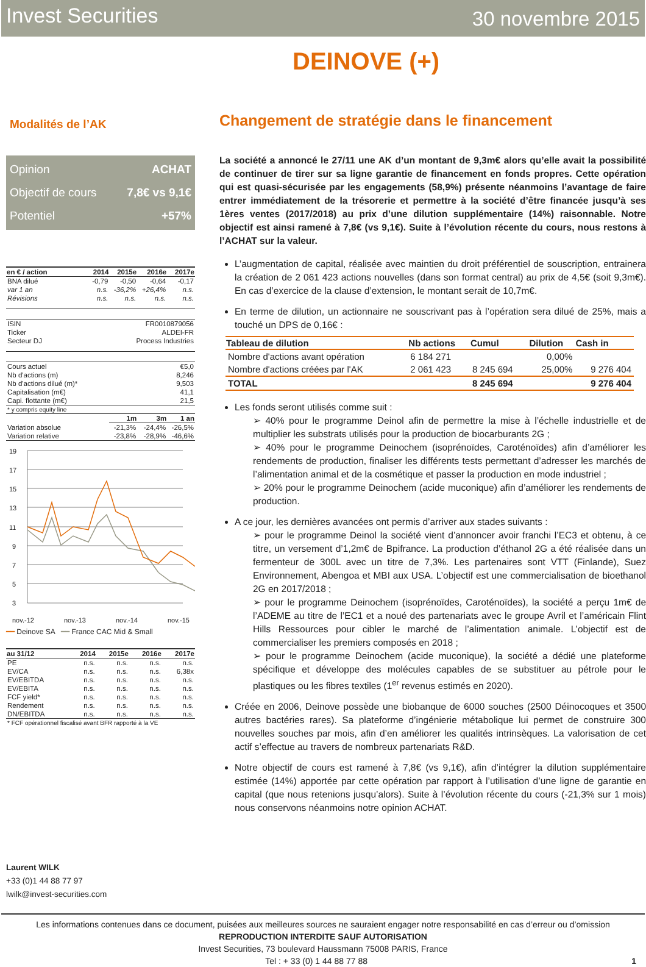Invest Securities
30 novembre 2015
DEINOVE (+)
Modalités de l’AK
Opinion ACHAT
Objectif de cours 7,8€ vs 9,1€
Potentiel +57%
| en € / action | 2014 | 2015e | 2016e | 2017e |
| --- | --- | --- | --- | --- |
| BNA dilué | -0,79 | -0,50 | -0,64 | -0,17 |
| var 1 an | n.s. | -36,2% | +26,4% | n.s. |
| Révisions | n.s. | n.s. | n.s. | n.s. |
| ISIN | FR0010879056 | | | |
| Ticker | ALDEI-FR | | | |
| Secteur DJ | Process Industries | | | |
| Cours actuel | €5,0 | | | |
| Nb d'actions (m) | 8,246 | | | |
| Nb d'actions dilué (m)* | 9,503 | | | |
| Capitalisation (m€) | 41,1 | | | |
| Capi. flottante (m€) | 21,5 | | | |
| * y compris equity line | | | | |
| | | 1m | 3m | 1 an |
| Variation absolue | | -21,3% | -24,4% | -26,5% |
| Variation relative | | -23,8% | -28,9% | -46,6% |
19
17
15
13
11
9
7
5
3
nov.-12
nov.-13
nov.-14
nov.-15
━━ Deinove SA ━━ France CAC Mid & Small
| au 31/12 | 2014 | 2015e | 2016e | 2017e |
| --- | --- | --- | --- | --- |
| PE | n.s. | n.s. | n.s. | n.s. |
| EV/CA | n.s. | n.s. | n.s. | 6,38x |
| EV/EBITDA | n.s. | n.s. | n.s. | n.s. |
| EV/EBITA | n.s. | n.s. | n.s. | n.s. |
| FCF yield* | n.s. | n.s. | n.s. | n.s. |
| Rendement | n.s. | n.s. | n.s. | n.s. |
| DN/EBITDA | n.s. | n.s. | n.s. | n.s. |
| * FCF opérationnel fiscalisé avant BFR rapporté à la VE | | | | |
Laurent WILK
+33 (0)1 44 88 77 97
lwilk@invest-securities.com
Changement de stratégie dans le financement
La société a annoncé le 27/11 une AK d’un montant de 9,3m€ alors qu’elle avait la possibilité de continuer de tirer sur sa ligne garantie de financement en fonds propres. Cette opération qui est quasi-sécurisée par les engagements (58,9%) présente néanmoins l’avantage de faire entrer immédiatement de la trésorerie et permettre à la société d’être financée jusqu’à ses 1ères ventes (2017/2018) au prix d’une dilution supplémentaire (14%) raisonnable. Notre objectif est ainsi ramené à 7,8€ (vs 9,1€). Suite à l’évolution récente du cours, nous restons à l’ACHAT sur la valeur.
L’augmentation de capital, réalisée avec maintien du droit préférentiel de souscription, entrainera la création de 2 061 423 actions nouvelles (dans son format central) au prix de 4,5€ (soit 9,3m€). En cas d’exercice de la clause d’extension, le montant serait de 10,7m€.
En terme de dilution, un actionnaire ne souscrivant pas à l’opération sera dilué de 25%, mais a touché un DPS de 0,16€ :
| Tableau de dilution | Nb actions | Cumul | Dilution | Cash in |
| --- | --- | --- | --- | --- |
| Nombre d'actions avant opération | 6 184 271 | | 0,00% | |
| Nombre d'actions créées par l'AK | 2 061 423 | 8 245 694 | 25,00% | 9 276 404 |
| TOTAL | | 8 245 694 | | 9 276 404 |
Les fonds seront utilisés comme suit :
➢ 40% pour le programme Deinol afin de permettre la mise à l’échelle industrielle et de multiplier les substrats utilisés pour la production de biocarburants 2G ;
➢ 40% pour le programme Deinochem (isoprénoïdes, Caroténoïdes) afin d’améliorer les rendements de production, finaliser les différents tests permettant d’adresser les marchés de l’alimentation animal et de la cosmétique et passer la production en mode industriel ;
➢ 20% pour le programme Deinochem (acide muconique) afin d’améliorer les rendements de production.
A ce jour, les dernières avancées ont permis d’arriver aux stades suivants :
➢ pour le programme Deinol la société vient d’annoncer avoir franchi l’EC3 et obtenu, à ce titre, un versement d’1,2m€ de Bpifrance. La production d’éthanol 2G a été réalisée dans un fermenteur de 300L avec un titre de 7,3%. Les partenaires sont VTT (Finlande), Suez Environnement, Abengoa et MBI aux USA. L’objectif est une commercialisation de bioethanol 2G en 2017/2018 ;
➢ pour le programme Deinochem (isoprénoïdes, Caroténoïdes), la société a perçu 1m€ de l’ADEME au titre de l’EC1 et a noué des partenariats avec le groupe Avril et l’américain Flint Hills Ressources pour cibler le marché de l’alimentation animale. L’objectif est de commercialiser les premiers composés en 2018 ;
➢ pour le programme Deinochem (acide muconique), la société a dédié une plateforme spécifique et développe des molécules capables de se substituer au pétrole pour le plastiques ou les fibres textiles (1<sup>er</sup> revenus estimés en 2020).
Créée en 2006, Deinove possède une biobanque de 6000 souches (2500 Déinocoques et 3500 autres bactéries rares). Sa plateforme d’ingénierie métabolique lui permet de construire 300 nouvelles souches par mois, afin d’en améliorer les qualités intrinsèques. La valorisation de cet actif s’effectue au travers de nombreux partenariats R&D.
Notre objectif de cours est ramené à 7,8€ (vs 9,1€), afin d’intégrer la dilution supplémentaire estimée (14%) apportée par cette opération par rapport à l’utilisation d’une ligne de garantie en capital (que nous retenions jusqu’alors). Suite à l’évolution récente du cours (-21,3% sur 1 mois) nous conservons néanmoins notre opinion ACHAT.
Les informations contenues dans ce document, puisées aux meilleures sources ne sauraient engager notre responsabilité en cas d’erreur ou d’omission
REPRODUCTION INTERDITE SAUF AUTORISATION
Invest Securities, 73 boulevard Haussmann 75008 PARIS, France
Tel : + 33 (0) 1 44 88 77 88 1